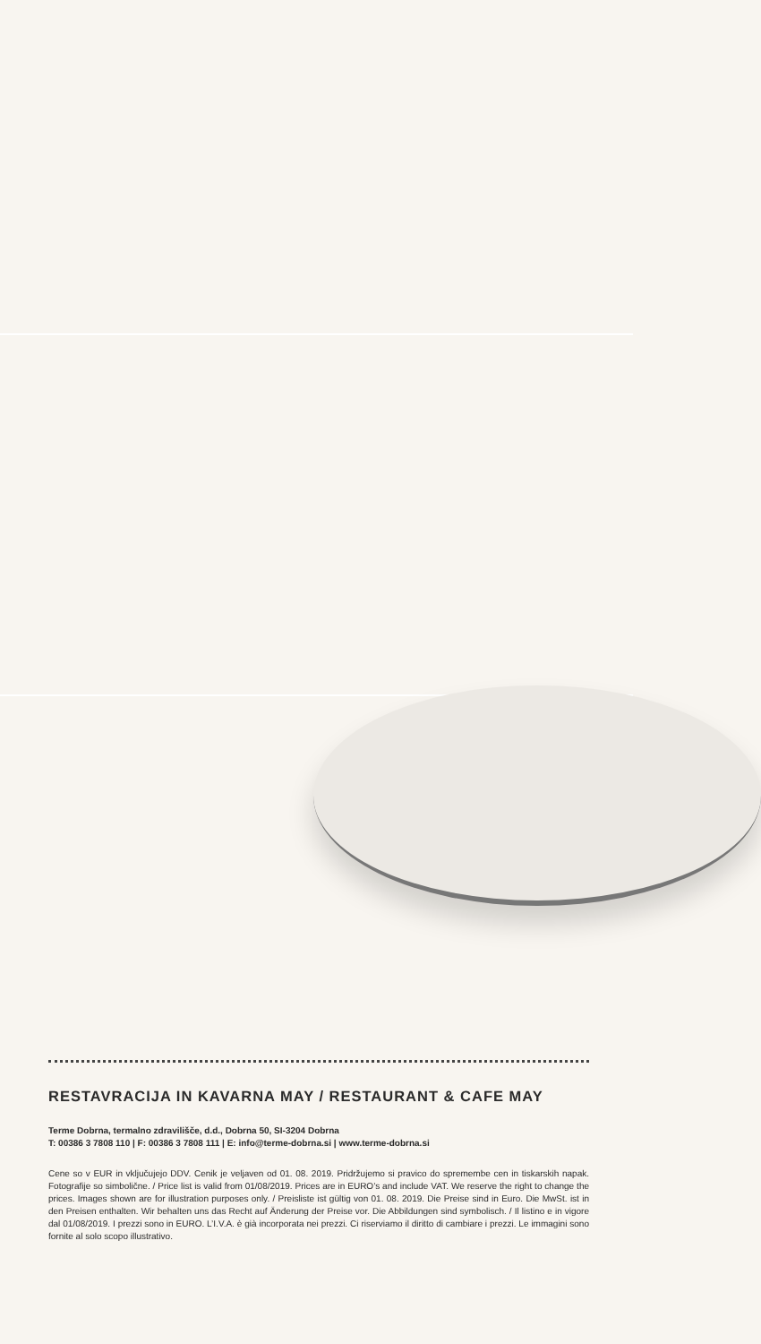RESTAVRACIJA IN KAVARNA MAY / RESTAURANT & CAFE MAY
Terme Dobrna, termalno zdravilišče, d.d., Dobrna 50, SI-3204 Dobrna
T: 00386 3 7808 110 | F: 00386 3 7808 111 | E: info@terme-dobrna.si | www.terme-dobrna.si
Cene so v EUR in vključujejo DDV. Cenik je veljaven od 01. 08. 2019. Pridržujemo si pravico do spremembe cen in tiskarskih napak. Fotografije so simbolične. / Price list is valid from 01/08/2019. Prices are in EURO’s and include VAT. We reserve the right to change the prices. Images shown are for illustration purposes only. / Preisliste ist gültig von 01. 08. 2019. Die Preise sind in Euro. Die MwSt. ist in den Preisen enthalten. Wir behalten uns das Recht auf Änderung der Preise vor. Die Abbildungen sind symbolisch. / Il listino e in vigore dal 01/08/2019. I prezzi sono in EURO. L’I.V.A. è già incorporata nei prezzi. Ci riserviamo il diritto di cambiare i prezzi. Le immagini sono fornite al solo scopo illustrativo.